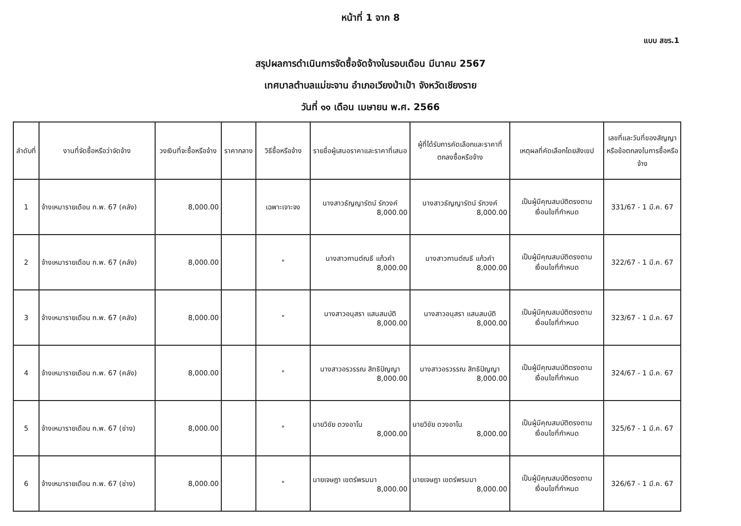หน้าที่ 1 จาก 8
แบบ สขร.1
สรุปผลการดำเนินการจัดซื้อจัดจ้างในรอบเดือน มีนาคม 2567
เทศบาลตำบลแม่ขะจาน อำเภอเวียงป่าเป้า จังหวัดเชียงราย
วันที่ ๑๑ เดือน เมษายน พ.ศ. 2566
| ลำดับที่ | งานที่จัดซื้อหรือว่าจัดจ้าง | วงเงินที่จะซื้อหรือจ้าง | ราคากลาง | วิธีซื้อหรือจ้าง | รายชื่อผู้เสนอราคาและราคาที่เสนอ | ผู้ที่ได้รับการคัดเลือกและราคาที่ตกลงซื้อหรือจ้าง | เหตุผลที่คัดเลือกโดยสังเขป | เลขที่และวันที่ของสัญญาหรือข้อตกลงในการซื้อหรือจ้าง |
| --- | --- | --- | --- | --- | --- | --- | --- | --- |
| 1 | จ้างเหมารายเดือน ก.พ. 67 (คลัง) | 8,000.00 | | เฉพาะเจาะจง | นางสาวธัญญารัตน์ รักวงค์ 8,000.00 | นางสาวธัญญารัตน์ รักวงค์ 8,000.00 | เป็นผู้มีคุณสมบัติตรงตามเงื่อนไขที่กำหนด | 331/67 - 1 มี.ค. 67 |
| 2 | จ้างเหมารายเดือน ก.พ. 67 (คลัง) | 8,000.00 | | " | นางสาวกานต์ณธี แก้วคำ 8,000.00 | นางสาวกานต์ณธี แก้วคำ 8,000.00 | เป็นผู้มีคุณสมบัติตรงตามเงื่อนไขที่กำหนด | 322/67 - 1 มี.ค. 67 |
| 3 | จ้างเหมารายเดือน ก.พ. 67 (คลัง) | 8,000.00 | | " | นางสาวอนุสรา แสนสมบัติ 8,000.00 | นางสาวอนุสรา แสนสมบัติ 8,000.00 | เป็นผู้มีคุณสมบัติตรงตามเงื่อนไขที่กำหนด | 323/67 - 1 มี.ค. 67 |
| 4 | จ้างเหมารายเดือน ก.พ. 67 (คลัง) | 8,000.00 | | " | นางสาวอรวรรณ สิทธิปัญญา 8,000.00 | นางสาวอรวรรณ สิทธิปัญญา 8,000.00 | เป็นผู้มีคุณสมบัติตรงตามเงื่อนไขที่กำหนด | 324/67 - 1 มี.ค. 67 |
| 5 | จ้างเหมารายเดือน ก.พ. 67 (ช่าง) | 8,000.00 | | " | นายวิชัย ดวงอาโน 8,000.00 | นายวิชัย ดวงอาโน 8,000.00 | เป็นผู้มีคุณสมบัติตรงตามเงื่อนไขที่กำหนด | 325/67 - 1 มี.ค. 67 |
| 6 | จ้างเหมารายเดือน ก.พ. 67 (ช่าง) | 8,000.00 | | " | นายเจษฎา เขตร์พรมมา 8,000.00 | นายเจษฎา เขตร์พรมมา 8,000.00 | เป็นผู้มีคุณสมบัติตรงตามเงื่อนไขที่กำหนด | 326/67 - 1 มี.ค. 67 |